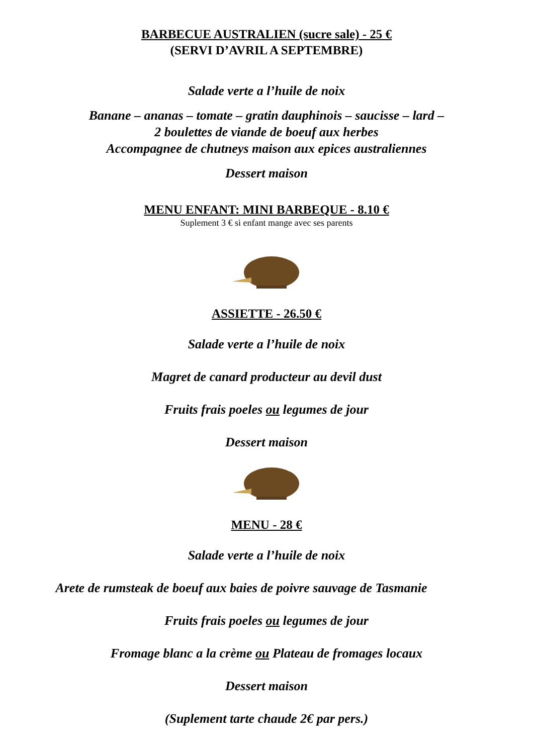BARBECUE AUSTRALIEN (sucre sale) - 25 €
(SERVI D’AVRIL A SEPTEMBRE)
Salade verte a l’huile de noix
Banane – ananas – tomate – gratin dauphinois – saucisse – lard –
2 boulettes de viande de boeuf aux herbes
Accompagnee de chutneys maison aux epices australiennes
Dessert maison
MENU ENFANT: MINI BARBEQUE - 8.10 €
Suplement 3 € si enfant mange avec ses parents
ASSIETTE - 26.50 €
Salade verte a l’huile de noix
Magret de canard producteur au devil dust
Fruits frais poeles ou legumes de jour
Dessert maison
MENU - 28 €
Salade verte a l’huile de noix
Arete de rumsteak de boeuf aux baies de poivre sauvage de Tasmanie
Fruits frais poeles ou legumes de jour
Fromage blanc a la crème ou Plateau de fromages locaux
Dessert maison
(Suplement tarte chaude 2€ par pers.)